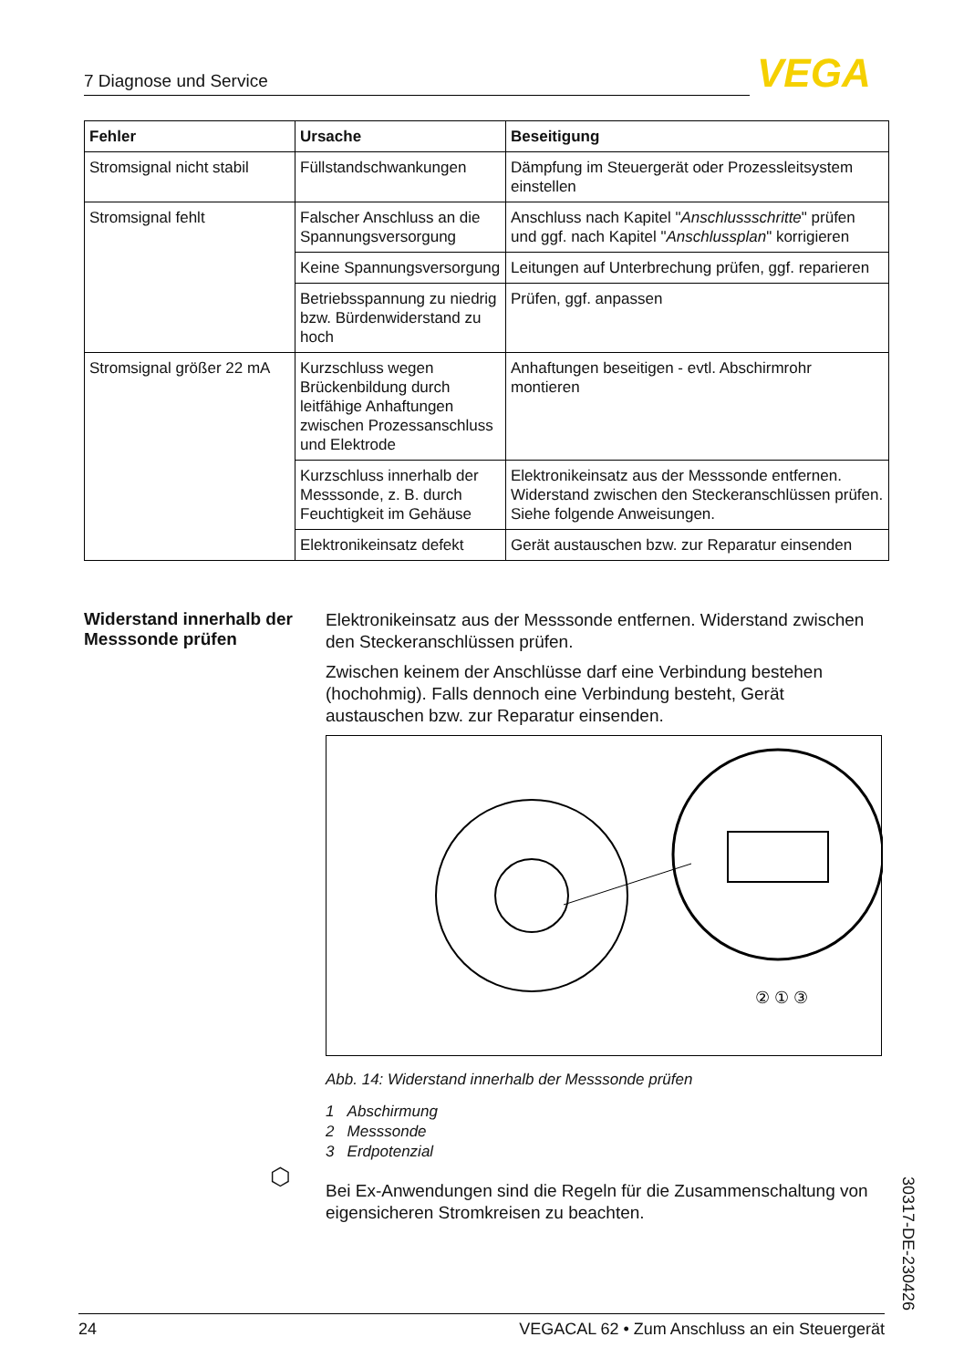7 Diagnose und Service VEGA
| Fehler | Ursache | Beseitigung |
| --- | --- | --- |
| Stromsignal nicht stabil | Füllstandschwankungen | Dämpfung im Steuergerät oder Prozessleitsystem einstellen |
| Stromsignal fehlt | Falscher Anschluss an die Spannungsversorgung | Anschluss nach Kapitel " Anschlussschritte " prüfen und ggf. nach Kapitel " Anschlussplan " korrigieren |
| | Keine Spannungsversorgung | Leitungen auf Unterbrechung prüfen, ggf. reparieren |
| | Betriebsspannung zu niedrig bzw. Bürdenwiderstand zu hoch | Prüfen, ggf. anpassen |
| Stromsignal größer 22 mA | Kurzschluss wegen Brückenbildung durch leitfähige Anhaftungen zwischen Prozessanschluss und Elektrode | Anhaftungen beseitigen - evtl. Abschirmrohr montieren |
| | Kurzschluss innerhalb der Messsonde, z. B. durch Feuchtigkeit im Gehäuse | Elektronikeinsatz aus der Messsonde entfernen. Widerstand zwischen den Steckeranschlüssen prüfen. Siehe folgende Anweisungen. |
| | Elektronikeinsatz defekt | Gerät austauschen bzw. zur Reparatur einsenden |
Widerstand innerhalb der Messsonde prüfen
Elektronikeinsatz aus der Messsonde entfernen. Widerstand zwischen den Steckeranschlüssen prüfen.
Zwischen keinem der Anschlüsse darf eine Verbindung bestehen (hochohmig). Falls dennoch eine Verbindung besteht, Gerät austauschen bzw. zur Reparatur einsenden.
② ① ③
Abb. 14: Widerstand innerhalb der Messsonde prüfen
1 Abschirmung
2 Messsonde
3 Erdpotenzial
Bei Ex-Anwendungen sind die Regeln für die Zusammenschaltung von eigensicheren Stromkreisen zu beachten.
⬡
30317-DE-230426
24 VEGACAL 62 • Zum Anschluss an ein Steuergerät